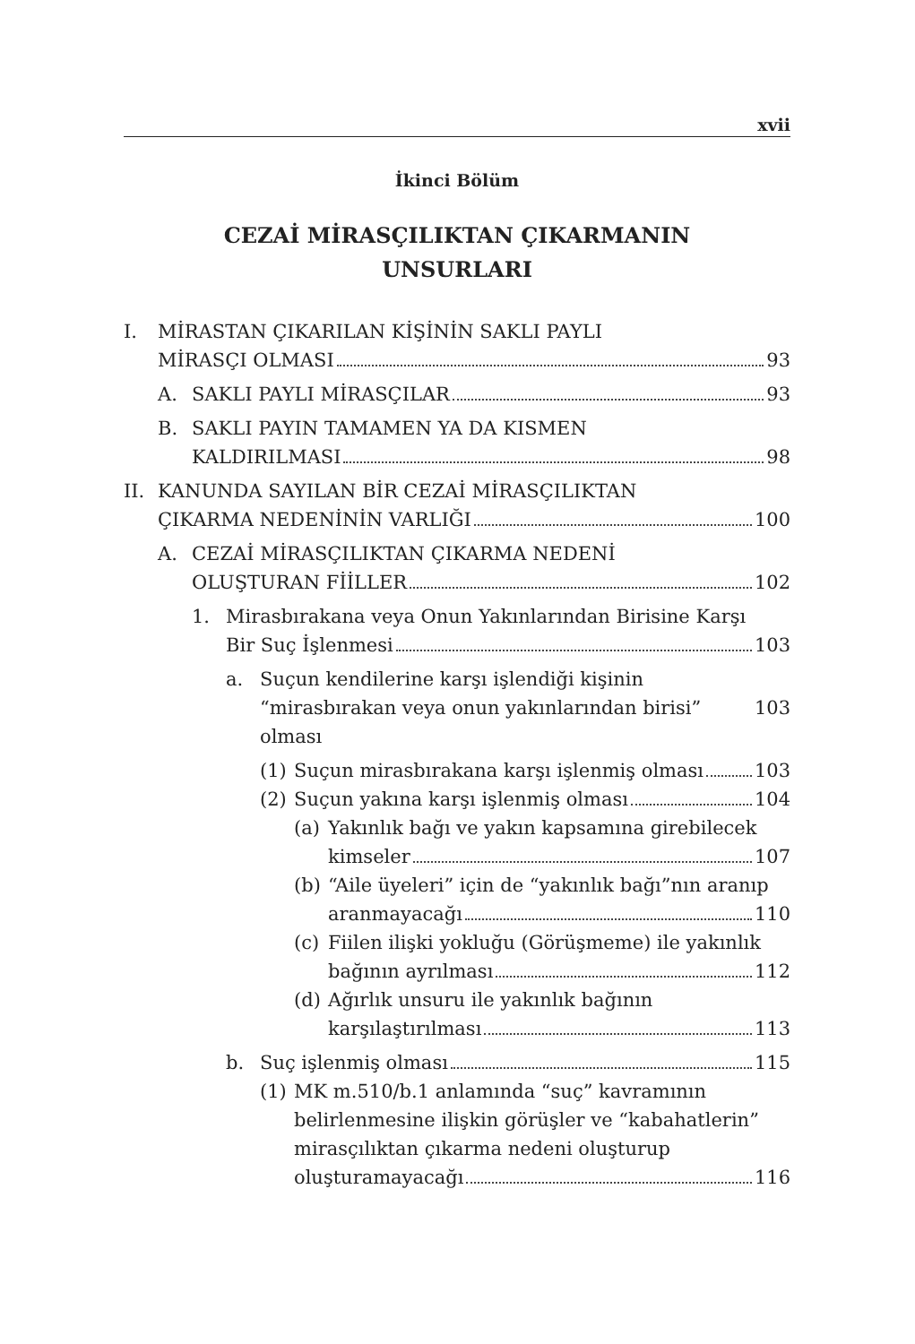xvii
İkinci Bölüm
CEZAİ MİRASÇILIKTAN ÇIKARMANIN
UNSURLARI
I. MİRASTAN ÇIKARILAN KİŞİNİN SAKLI PAYLI
MİRASÇI OLMASI 93
A. SAKLI PAYLI MİRASÇILAR 93
B. SAKLI PAYIN TAMAMEN YA DA KISMEN
KALDIRILMASI 98
II. KANUNDA SAYILAN BİR CEZAİ MİRASÇILIKTAN
ÇIKARMA NEDENİNİN VARLIĞI 100
A. CEZAİ MİRASÇILIKTAN ÇIKARMA NEDENİ
OLUŞTURAN FİİLLER 102
1. Mirasbırakana veya Onun Yakınlarından Birisine Karşı
Bir Suç İşlenmesi 103
a. Suçun kendilerine karşı işlendiği kişinin
“mirasbırakan veya onun yakınlarından birisi” olması 103
(1) Suçun mirasbırakana karşı işlenmiş olması 103
(2) Suçun yakına karşı işlenmiş olması 104
(a) Yakınlık bağı ve yakın kapsamına girebilecek
kimseler 107
(b) “Aile üyeleri” için de “yakınlık bağı”nın aranıp
aranmayacağı 110
(c) Fiilen ilişki yokluğu (Görüşmeme) ile yakınlık
bağının ayrılması 112
(d) Ağırlık unsuru ile yakınlık bağının
karşılaştırılması 113
b. Suç işlenmiş olması 115
(1) MK m.510/b.1 anlamında “suç” kavramının
belirlenmesine ilişkin görüşler ve “kabahatlerin”
mirasçılıktan çıkarma nedeni oluşturup
oluşturamayacağı 116